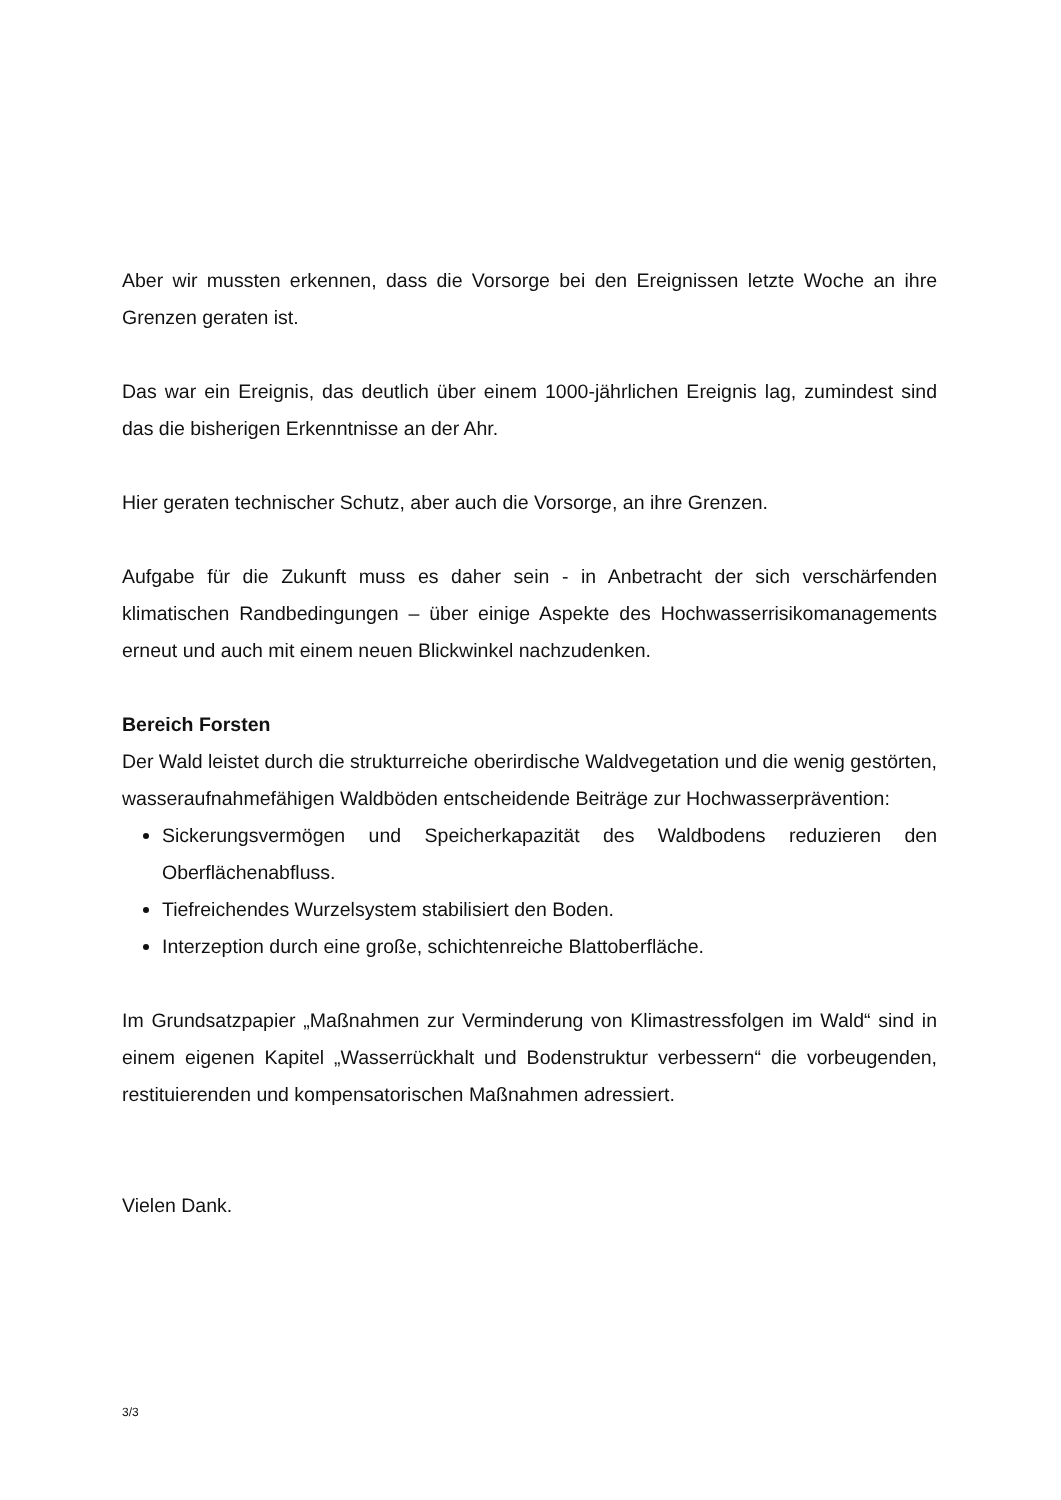Aber wir mussten erkennen, dass die Vorsorge bei den Ereignissen letzte Woche an ihre Grenzen geraten ist.
Das war ein Ereignis, das deutlich über einem 1000-jährlichen Ereignis lag, zumindest sind das die bisherigen Erkenntnisse an der Ahr.
Hier geraten technischer Schutz, aber auch die Vorsorge, an ihre Grenzen.
Aufgabe für die Zukunft muss es daher sein - in Anbetracht der sich verschärfenden klimatischen Randbedingungen – über einige Aspekte des Hochwasserrisikomanagements erneut und auch mit einem neuen Blickwinkel nachzudenken.
Bereich Forsten
Der Wald leistet durch die strukturreiche oberirdische Waldvegetation und die wenig gestörten, wasseraufnahmefähigen Waldböden entscheidende Beiträge zur Hochwasserprävention:
Sickerungsvermögen und Speicherkapazität des Waldbodens reduzieren den Oberflächenabfluss.
Tiefreichendes Wurzelsystem stabilisiert den Boden.
Interzeption durch eine große, schichtenreiche Blattoberfläche.
Im Grundsatzpapier „Maßnahmen zur Verminderung von Klimastressfolgen im Wald“ sind in einem eigenen Kapitel „Wasserrückhalt und Bodenstruktur verbessern“ die vorbeugenden, restituierenden und kompensatorischen Maßnahmen adressiert.
Vielen Dank.
3/3